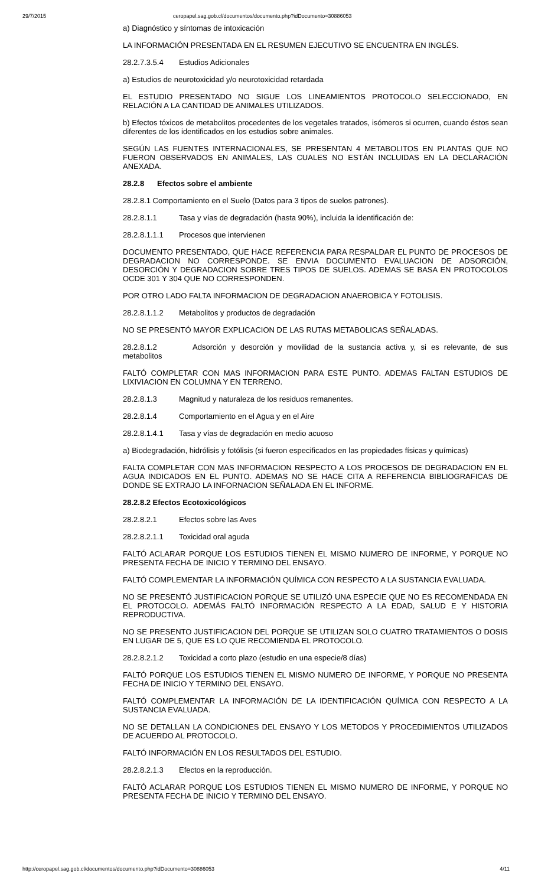29/7/2015 ceropapel.sag.gob.cl/documentos/documento.php?idDocumento=30886053
a) Diagnóstico y síntomas de intoxicación
LA INFORMACIÓN PRESENTADA EN EL RESUMEN EJECUTIVO SE ENCUENTRA EN INGLÉS.
28.2.7.3.5.4 Estudios Adicionales
a) Estudios de neurotoxicidad y/o neurotoxicidad retardada
EL ESTUDIO PRESENTADO NO SIGUE LOS LINEAMIENTOS PROTOCOLO SELECCIONADO, EN RELACIÓN A LA CANTIDAD DE ANIMALES UTILIZADOS.
b) Efectos tóxicos de metabolitos procedentes de los vegetales tratados, isómeros si ocurren, cuando éstos sean diferentes de los identificados en los estudios sobre animales.
SEGÚN LAS FUENTES INTERNACIONALES, SE PRESENTAN 4 METABOLITOS EN PLANTAS QUE NO FUERON OBSERVADOS EN ANIMALES, LAS CUALES NO ESTÁN INCLUIDAS EN LA DECLARACIÓN ANEXADA.
28.2.8 Efectos sobre el ambiente
28.2.8.1 Comportamiento en el Suelo (Datos para 3 tipos de suelos patrones).
28.2.8.1.1 Tasa y vías de degradación (hasta 90%), incluida la identificación de:
28.2.8.1.1.1 Procesos que intervienen
DOCUMENTO PRESENTADO, QUE HACE REFERENCIA PARA RESPALDAR EL PUNTO DE PROCESOS DE DEGRADACION NO CORRESPONDE. SE ENVIA DOCUMENTO EVALUACION DE ADSORCIÓN, DESORCIÓN Y DEGRADACION SOBRE TRES TIPOS DE SUELOS. ADEMAS SE BASA EN PROTOCOLOS OCDE 301 Y 304 QUE NO CORRESPONDEN.
POR OTRO LADO FALTA INFORMACION DE DEGRADACION ANAEROBICA Y FOTOLISIS.
28.2.8.1.1.2 Metabolitos y productos de degradación
NO SE PRESENTÓ MAYOR EXPLICACION DE LAS RUTAS METABOLICAS SEÑALADAS.
28.2.8.1.2 Adsorción y desorción y movilidad de la sustancia activa y, si es relevante, de sus metabolitos
FALTÓ COMPLETAR CON MAS INFORMACION PARA ESTE PUNTO. ADEMAS FALTAN ESTUDIOS DE LIXIVIACION EN COLUMNA Y EN TERRENO.
28.2.8.1.3 Magnitud y naturaleza de los residuos remanentes.
28.2.8.1.4 Comportamiento en el Agua y en el Aire
28.2.8.1.4.1 Tasa y vías de degradación en medio acuoso
a) Biodegradación, hidrólisis y fotólisis (si fueron especificados en las propiedades físicas y químicas)
FALTA COMPLETAR CON MAS INFORMACION RESPECTO A LOS PROCESOS DE DEGRADACION EN EL AGUA INDICADOS EN EL PUNTO. ADEMAS NO SE HACE CITA A REFERENCIA BIBLIOGRAFICAS DE DONDE SE EXTRAJO LA INFORNACION SEÑALADA EN EL INFORME.
28.2.8.2 Efectos Ecotoxicológicos
28.2.8.2.1 Efectos sobre las Aves
28.2.8.2.1.1 Toxicidad oral aguda
FALTÓ ACLARAR PORQUE LOS ESTUDIOS TIENEN EL MISMO NUMERO DE INFORME, Y PORQUE NO PRESENTA FECHA DE INICIO Y TERMINO DEL ENSAYO.
FALTÓ COMPLEMENTAR LA INFORMACIÓN QUÍMICA CON RESPECTO A LA SUSTANCIA EVALUADA.
NO SE PRESENTÓ JUSTIFICACION PORQUE SE UTILIZÓ UNA ESPECIE QUE NO ES RECOMENDADA EN EL PROTOCOLO. ADEMÁS FALTÓ INFORMACIÓN RESPECTO A LA EDAD, SALUD E Y HISTORIA REPRODUCTIVA.
NO SE PRESENTO JUSTIFICACION DEL PORQUE SE UTILIZAN SOLO CUATRO TRATAMIENTOS O DOSIS EN LUGAR DE 5, QUE ES LO QUE RECOMIENDA EL PROTOCOLO.
28.2.8.2.1.2 Toxicidad a corto plazo (estudio en una especie/8 días)
FALTÓ PORQUE LOS ESTUDIOS TIENEN EL MISMO NUMERO DE INFORME, Y PORQUE NO PRESENTA FECHA DE INICIO Y TERMINO DEL ENSAYO.
FALTÓ COMPLEMENTAR LA INFORMACIÓN DE LA IDENTIFICACIÓN QUÍMICA CON RESPECTO A LA SUSTANCIA EVALUADA.
NO SE DETALLAN LA CONDICIONES DEL ENSAYO Y LOS METODOS Y PROCEDIMIENTOS UTILIZADOS DE ACUERDO AL PROTOCOLO.
FALTÓ INFORMACIÓN EN LOS RESULTADOS DEL ESTUDIO.
28.2.8.2.1.3 Efectos en la reproducción.
FALTÓ ACLARAR PORQUE LOS ESTUDIOS TIENEN EL MISMO NUMERO DE INFORME, Y PORQUE NO PRESENTA FECHA DE INICIO Y TERMINO DEL ENSAYO.
http://ceropapel.sag.gob.cl/documentos/documento.php?idDocumento=30886053 4/11